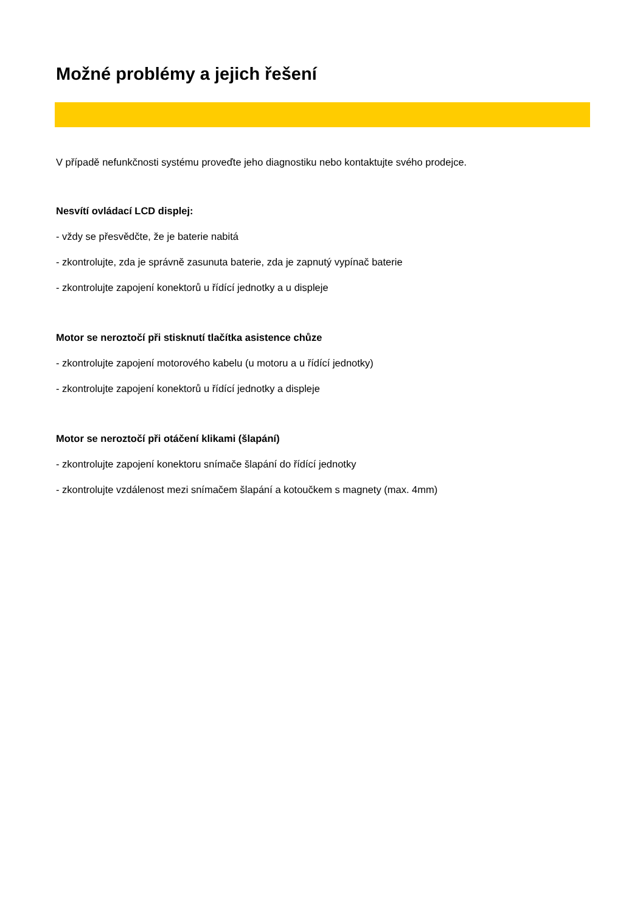Možné problémy a jejich řešení
V případě nefunkčnosti systému proveďte jeho diagnostiku nebo kontaktujte svého prodejce.
Nesvítí ovládací LCD displej:
- vždy se přesvědčte, že je baterie nabitá
- zkontrolujte, zda je správně zasunuta baterie, zda je zapnutý vypínač baterie
- zkontrolujte zapojení konektorů u řídící jednotky a u displeje
Motor se neroztočí při stisknutí tlačítka asistence chůze
- zkontrolujte zapojení motorového kabelu (u motoru a u řídící jednotky)
- zkontrolujte zapojení konektorů u řídící jednotky a displeje
Motor se neroztočí při otáčení klikami (šlapání)
- zkontrolujte zapojení konektoru snímače šlapání do řídící jednotky
- zkontrolujte vzdálenost mezi snímačem šlapání a kotoučkem s magnety (max. 4mm)